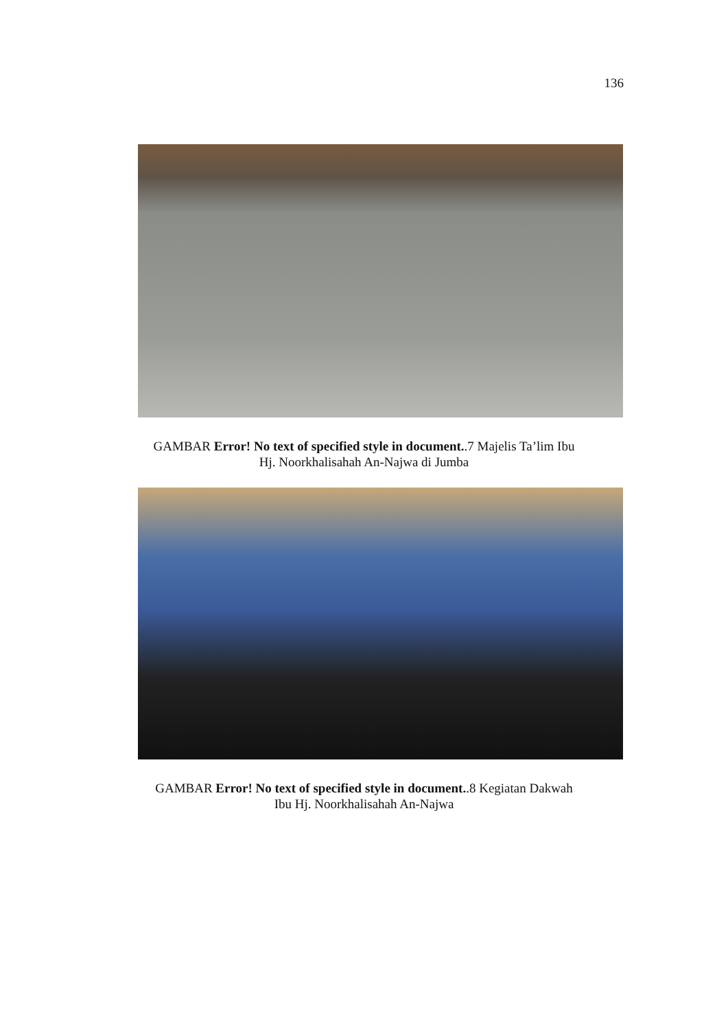136
GAMBAR Error! No text of specified style in document..7 Majelis Ta’lim Ibu
Hj. Noorkhalisahah An-Najwa di Jumba
GAMBAR Error! No text of specified style in document..8 Kegiatan Dakwah
Ibu Hj. Noorkhalisahah An-Najwa